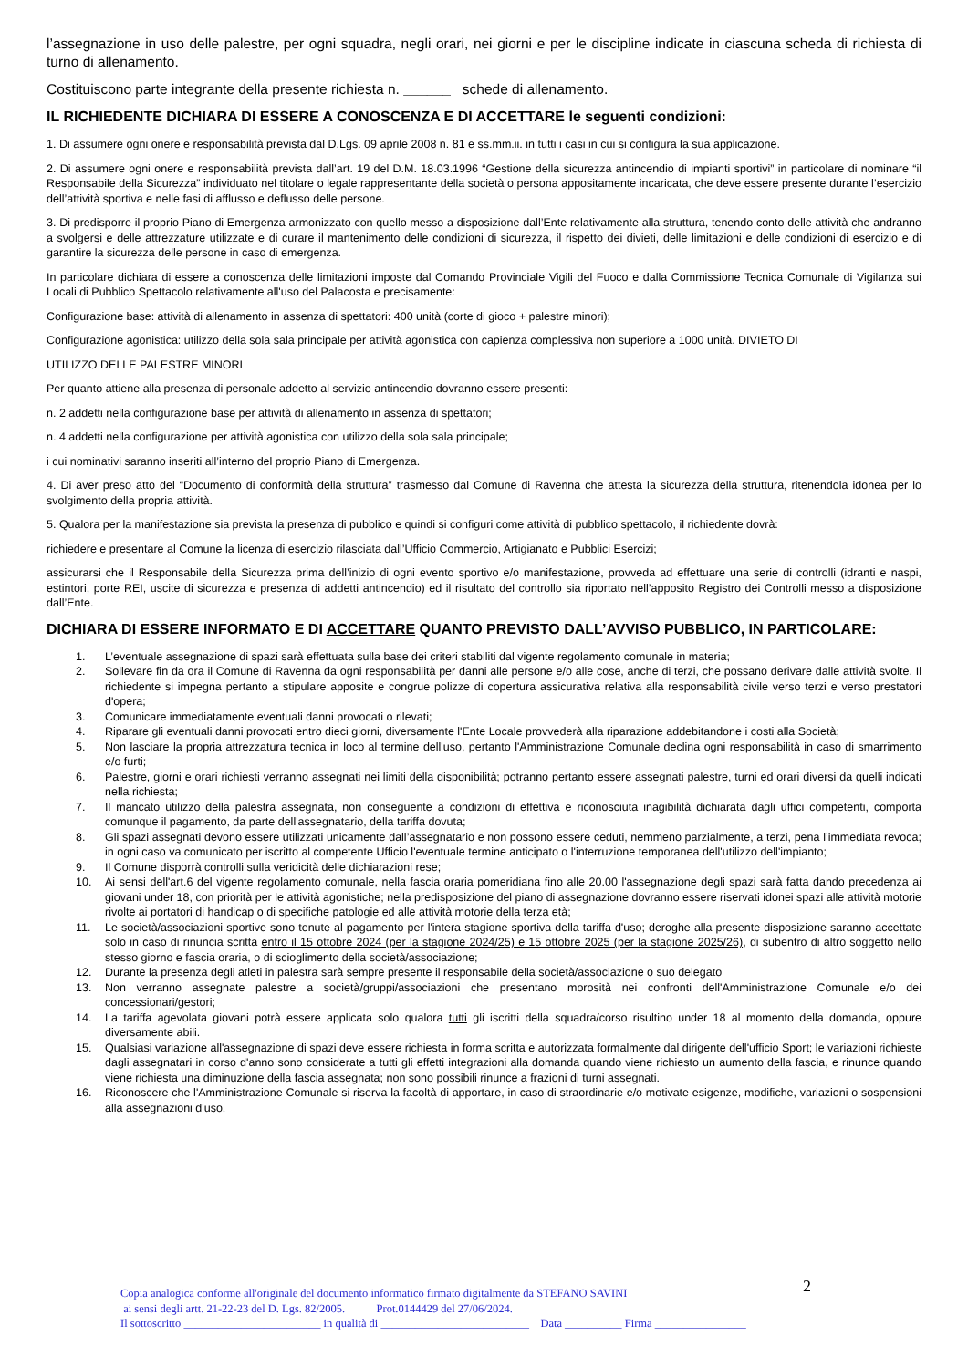l’assegnazione in uso delle palestre, per ogni squadra, negli orari, nei giorni e per le discipline indicate in ciascuna scheda di richiesta di turno di allenamento.
Costituiscono parte integrante della presente richiesta n. ______ schede di allenamento.
IL RICHIEDENTE DICHIARA DI ESSERE A CONOSCENZA E DI ACCETTARE le seguenti condizioni:
1. Di assumere ogni onere e responsabilità prevista dal D.Lgs. 09 aprile 2008 n. 81 e ss.mm.ii. in tutti i casi in cui si configura la sua applicazione.
2. Di assumere ogni onere e responsabilità prevista dall’art. 19 del D.M. 18.03.1996 “Gestione della sicurezza antincendio di impianti sportivi” in particolare di nominare “il Responsabile della Sicurezza” individuato nel titolare o legale rappresentante della società o persona appositamente incaricata, che deve essere presente durante l’esercizio dell’attività sportiva e nelle fasi di afflusso e deflusso delle persone.
3. Di predisporre il proprio Piano di Emergenza armonizzato con quello messo a disposizione dall’Ente relativamente alla struttura, tenendo conto delle attività che andranno a svolgersi e delle attrezzature utilizzate e di curare il mantenimento delle condizioni di sicurezza, il rispetto dei divieti, delle limitazioni e delle condizioni di esercizio e di garantire la sicurezza delle persone in caso di emergenza.
In particolare dichiara di essere a conoscenza delle limitazioni imposte dal Comando Provinciale Vigili del Fuoco e dalla Commissione Tecnica Comunale di Vigilanza sui Locali di Pubblico Spettacolo relativamente all'uso del Palacosta e precisamente:
Configurazione base: attività di allenamento in assenza di spettatori: 400 unità (corte di gioco + palestre minori);
Configurazione agonistica: utilizzo della sola sala principale per attività agonistica con capienza complessiva non superiore a 1000 unità. DIVIETO DI
UTILIZZO DELLE PALESTRE MINORI
Per quanto attiene alla presenza di personale addetto al servizio antincendio dovranno essere presenti:
n. 2 addetti nella configurazione base per attività di allenamento in assenza di spettatori;
n. 4 addetti nella configurazione per attività agonistica con utilizzo della sola sala principale;
i cui nominativi saranno inseriti all’interno del proprio Piano di Emergenza.
4. Di aver preso atto del “Documento di conformità della struttura” trasmesso dal Comune di Ravenna che attesta la sicurezza della struttura, ritenendola idonea per lo svolgimento della propria attività.
5. Qualora per la manifestazione sia prevista la presenza di pubblico e quindi si configuri come attività di pubblico spettacolo, il richiedente dovrà:
richiedere e presentare al Comune la licenza di esercizio rilasciata dall’Ufficio Commercio, Artigianato e Pubblici Esercizi;
assicurarsi che il Responsabile della Sicurezza prima dell’inizio di ogni evento sportivo e/o manifestazione, provveda ad effettuare una serie di controlli (idranti e naspi, estintori, porte REI, uscite di sicurezza e presenza di addetti antincendio) ed il risultato del controllo sia riportato nell’apposito Registro dei Controlli messo a disposizione dall’Ente.
DICHIARA DI ESSERE INFORMATO E DI ACCETTARE QUANTO PREVISTO DALL’AVVISO PUBBLICO, IN PARTICOLARE:
1. L’eventuale assegnazione di spazi sarà effettuata sulla base dei criteri stabiliti dal vigente regolamento comunale in materia;
2. Sollevare fin da ora il Comune di Ravenna da ogni responsabilità per danni alle persone e/o alle cose, anche di terzi, che possano derivare dalle attività svolte. Il richiedente si impegna pertanto a stipulare apposite e congrue polizze di copertura assicurativa relativa alla responsabilità civile verso terzi e verso prestatori d'opera;
3. Comunicare immediatamente eventuali danni provocati o rilevati;
4. Riparare gli eventuali danni provocati entro dieci giorni, diversamente l'Ente Locale provvederà alla riparazione addebitandone i costi alla Società;
5. Non lasciare la propria attrezzatura tecnica in loco al termine dell'uso, pertanto l'Amministrazione Comunale declina ogni responsabilità in caso di smarrimento e/o furti;
6. Palestre, giorni e orari richiesti verranno assegnati nei limiti della disponibilità; potranno pertanto essere assegnati palestre, turni ed orari diversi da quelli indicati nella richiesta;
7. Il mancato utilizzo della palestra assegnata, non conseguente a condizioni di effettiva e riconosciuta inagibilità dichiarata dagli uffici competenti, comporta comunque il pagamento, da parte dell'assegnatario, della tariffa dovuta;
8. Gli spazi assegnati devono essere utilizzati unicamente dall’assegnatario e non possono essere ceduti, nemmeno parzialmente, a terzi, pena l’immediata revoca; in ogni caso va comunicato per iscritto al competente Ufficio l'eventuale termine anticipato o l'interruzione temporanea dell'utilizzo dell'impianto;
9. Il Comune disporrà controlli sulla veridicità delle dichiarazioni rese;
10. Ai sensi dell'art.6 del vigente regolamento comunale, nella fascia oraria pomeridiana fino alle 20.00 l'assegnazione degli spazi sarà fatta dando precedenza ai giovani under 18, con priorità per le attività agonistiche; nella predisposizione del piano di assegnazione dovranno essere riservati idonei spazi alle attività motorie rivolte ai portatori di handicap o di specifiche patologie ed alle attività motorie della terza età;
11. Le società/associazioni sportive sono tenute al pagamento per l'intera stagione sportiva della tariffa d'uso; deroghe alla presente disposizione saranno accettate solo in caso di rinuncia scritta entro il 15 ottobre 2024 (per la stagione 2024/25) e 15 ottobre 2025 (per la stagione 2025/26), di subentro di altro soggetto nello stesso giorno e fascia oraria, o di scioglimento della società/associazione;
12. Durante la presenza degli atleti in palestra sarà sempre presente il responsabile della società/associazione o suo delegato
13. Non verranno assegnate palestre a società/gruppi/associazioni che presentano morosità nei confronti dell'Amministrazione Comunale e/o dei concessionari/gestori;
14. La tariffa agevolata giovani potrà essere applicata solo qualora tutti gli iscritti della squadra/corso risultino under 18 al momento della domanda, oppure diversamente abili.
15. Qualsiasi variazione all'assegnazione di spazi deve essere richiesta in forma scritta e autorizzata formalmente dal dirigente dell'ufficio Sport; le variazioni richieste dagli assegnatari in corso d'anno sono considerate a tutti gli effetti integrazioni alla domanda quando viene richiesto un aumento della fascia, e rinunce quando viene richiesta una diminuzione della fascia assegnata; non sono possibili rinunce a frazioni di turni assegnati.
16. Riconoscere che l'Amministrazione Comunale si riserva la facoltà di apportare, in caso di straordinarie e/o motivate esigenze, modifiche, variazioni o sospensioni alla assegnazioni d'uso.
2
Copia analogica conforme all'originale del documento informatico firmato digitalmente da STEFANO SAVINI
ai sensi degli artt. 21-22-23 del D. Lgs. 82/2005. Prot.0144429 del 27/06/2024.
Il sottoscritto ________________________ in qualità di __________________________ Data __________ Firma ________________